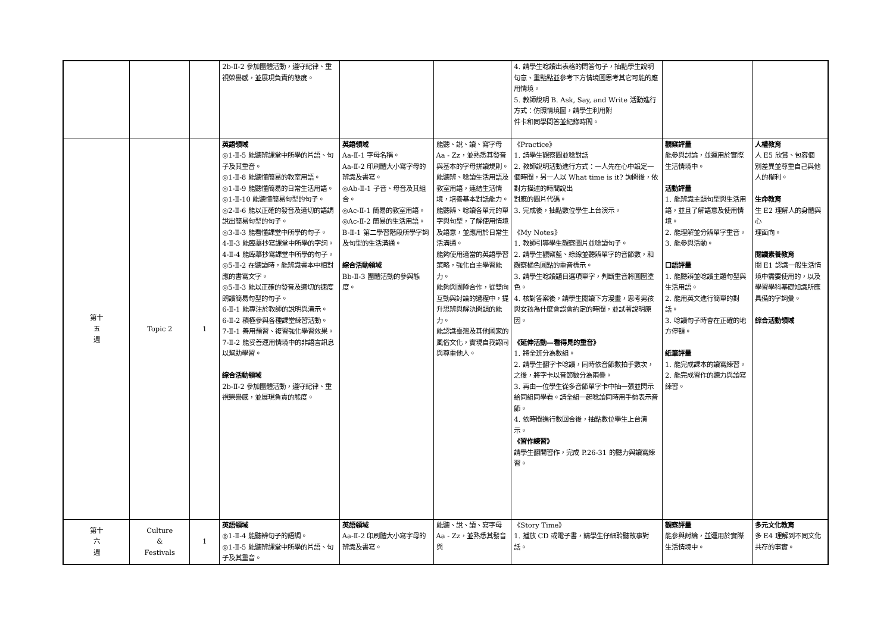| | | | 2b-Ⅱ-2 參加團體活動，遵守紀律、重視榮譽感，並展現負責的態度。 | | | 4. 請學生唸讀出表格的問答句子，抽點學生說明句意、重點點並參考下方情境圖思考其它可能的應用情境。 5. 教師說明 B. Ask, Say, and Write 活動進行方式：仿照情境圖，請學生利用附 件卡和同學問答並紀錄時間。 | | |
| 第十 五 週 | Topic 2 | 1 | 英語領域 ◎1-Ⅱ-5 能聽辨課堂中所學的片語、句子及其重音。 ◎1-Ⅱ-8 能聽懂簡易的教室用語。 ◎1-Ⅱ-9 能聽懂簡易的日常生活用語。 ◎1-Ⅱ-10 能聽懂簡易句型的句子。 ◎2-Ⅱ-6 能以正確的發音及適切的語調說出簡易句型的句子。 ◎3-Ⅱ-3 能看懂課堂中所學的句子。 4-Ⅱ-3 能臨摹抄寫課堂中所學的字詞。 4-Ⅱ-4 能臨摹抄寫課堂中所學的句子。 ◎5-Ⅱ-2 在聽讀時，能辨識書本中相對應的書寫文字。 ◎5-Ⅱ-3 能以正確的發音及適切的速度朗讀簡易句型的句子。 6-Ⅱ-1 能專注於教師的說明與演示。 6-Ⅱ-2 積極參與各種課堂練習活動。 7-Ⅱ-1 善用預習、複習強化學習效果。 7-Ⅱ-2 能妥善運用情境中的非語言訊息以幫助學習。 綜合活動領域 2b-Ⅱ-2 參加團體活動，遵守紀律、重視榮譽感，並展現負責的態度。 | 英語領域 Aa-Ⅱ-1 字母名稱。 Aa-Ⅱ-2 印刷體大小寫字母的辨識及書寫。 ◎Ab-Ⅱ-1 子音、母音及其組合。 ◎Ac-Ⅱ-1 簡易的教室用語。 ◎Ac-Ⅱ-2 簡易的生活用語。 B-Ⅱ-1 第二學習階段所學字詞及句型的生活溝通。 綜合活動領域 Bb-Ⅱ-3 團體活動的參與態度。 | 能聽、說、讀、寫字母 Aa - Zz，並熟悉其發音與基本的字母拼讀規則。 能聽辨、唸讀生活用語及教室用語，連結生活情境，培養基本對話能力。 能聽辨、唸讀各單元的單字與句型，了解使用情境及語意，並應用於日常生活溝通。 能夠使用適當的英語學習策略，強化自主學習能力。 能夠與團隊合作，從雙向互動與討論的過程中，提升思辨與解決問題的能力。 能認識臺灣及其他國家的風俗文化，實現自我認同與尊重他人。 | 《Practice》 1. 請學生觀察圖並唸對話 2. 教師說明活動進行方式：一人先在心中設定一個時間，另一人以 What time is it? 詢問後，依對方描述的時間說出 對應的圖片代碼。 3. 完成後，抽點數位學生上台演示。 《My Notes》 1. 教師引導學生觀察圖片並唸讀句子。 2. 請學生觀察藍、綠線並聽辨單字的音節數，和觀察橘色圓點的重音標示。 3. 請學生唸讀題目選項單字，判斷重音將圓圈塗色。 4. 核對答案後，請學生閱讀下方漫畫，思考男孩與女孩為什麼會誤會約定的時間，並試著說明原因。 《延伸活動—看得見的重音》 1. 將全班分為數組。 2. 請學生翻字卡唸讀，同時依音節數拍手數次，之後，將字卡以音節數分為兩疊。 3. 再由一位學生從多音節單字卡中抽一張並閃示給同組同學看。請全組一起唸讀同時用手勢表示音節。 4. 依時間進行數回合後，抽點數位學生上台演示。 《習作練習》 請學生翻開習作，完成 P.26-31 的聽力與讀寫練習。 | 觀察評量 能參與討論，並運用於實際生活情境中。 活動評量 1. 能辨識主題句型與生活用語，並且了解語意及使用情境。 2. 能理解並分辨單字重音。 3. 能參與活動。 口語評量 1. 能聽辨並唸讀主題句型與生活用語。 2. 能用英文進行簡單的對話。 3. 唸讀句子時會在正確的地方停頓。 紙筆評量 1. 能完成課本的讀寫練習。 2. 能完成習作的聽力與讀寫練習。 | 人權教育 人 E5 欣賞、包容個 別差異並尊重自己與他人的權利。 生命教育 生 E2 理解人的身體與心 理面向。 閱讀素養教育 閱 E1 認識一般生活情境中需要使用的，以及學習學科基礎知識所應具備的字詞彙。 綜合活動領域 |
| 第十 六 週 | Culture & Festivals | 1 | 英語領域 ◎1-Ⅱ-4 能聽辨句子的語調。 ◎1-Ⅱ-5 能聽辨課堂中所學的片語、句子及其重音。 | 英語領域 Aa-Ⅱ-2 印刷體大小寫字母的辨識及書寫。 | 能聽、說、讀、寫字母 Aa - Zz，並熟悉其發音與 | 《Story Time》 1. 播放 CD 或電子書，請學生仔細聆聽故事對話。 | 觀察評量 能參與討論，並運用於實際生活情境中。 | 多元文化教育 多 E4 理解到不同文化共存的事實。 |